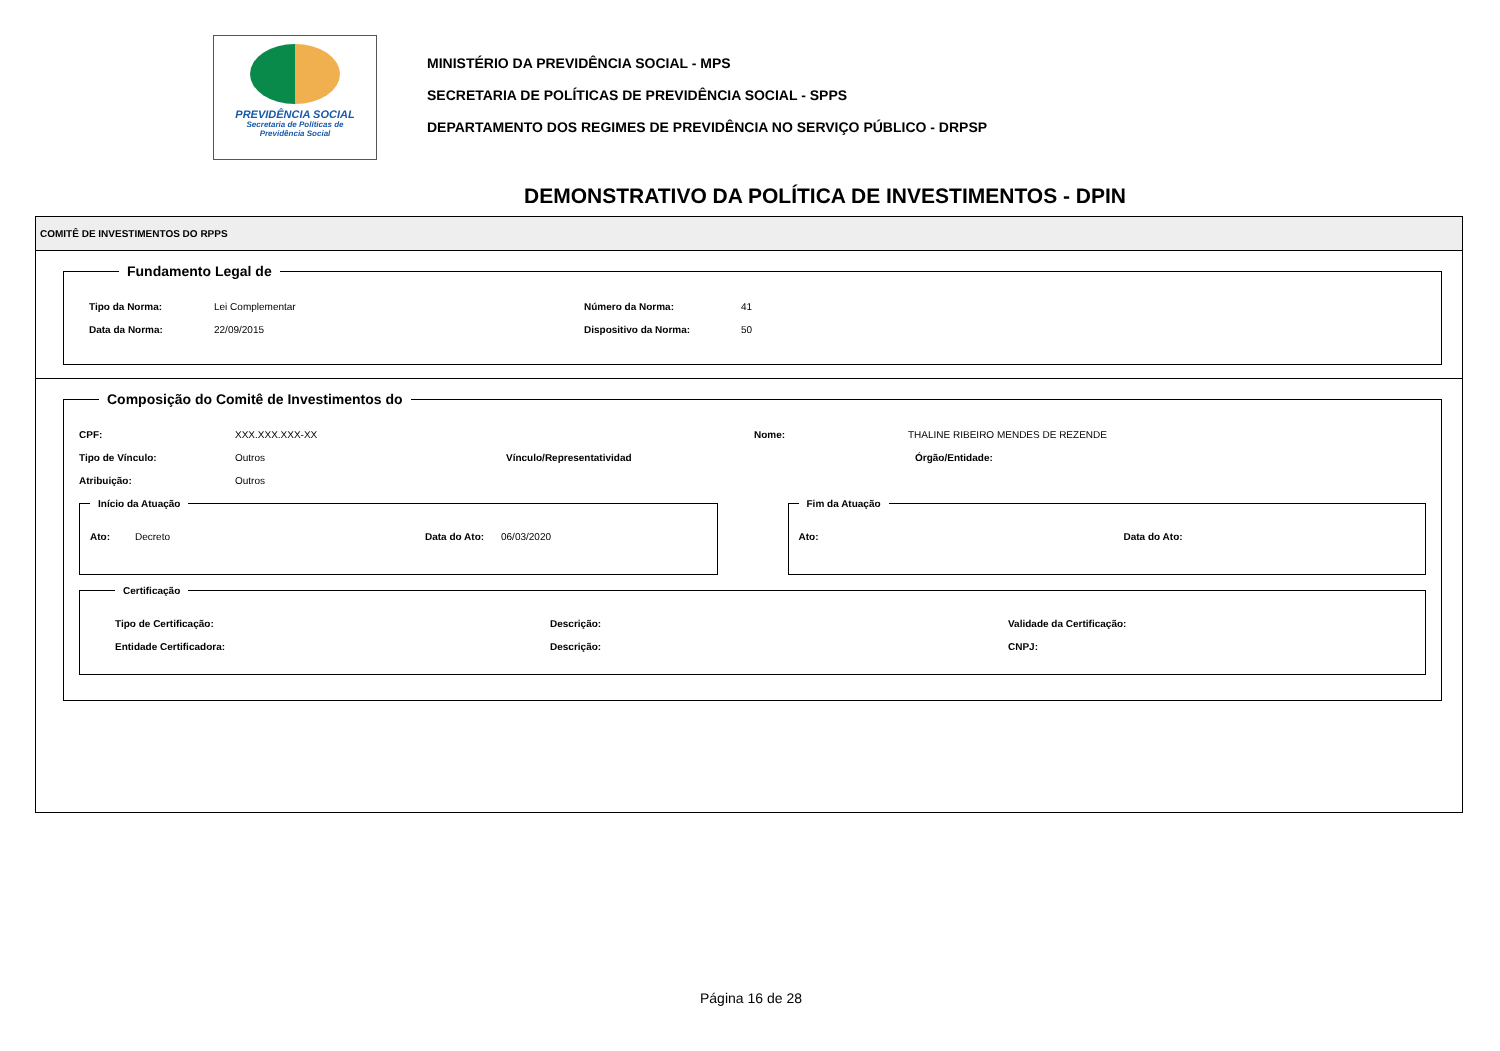PREVIDÊNCIA SOCIAL
Secretaria de Políticas de
Previdência Social
MINISTÉRIO DA PREVIDÊNCIA SOCIAL - MPS
SECRETARIA DE POLÍTICAS DE PREVIDÊNCIA SOCIAL - SPPS
DEPARTAMENTO DOS REGIMES DE PREVIDÊNCIA NO SERVIÇO PÚBLICO - DRPSP
DEMONSTRATIVO DA POLÍTICA DE INVESTIMENTOS - DPIN
COMITÊ DE INVESTIMENTOS DO RPPS
Fundamento Legal de
Tipo da Norma: Lei Complementar Número da Norma: 41
Data da Norma: 22/09/2015 Dispositivo da Norma: 50
Composição do Comitê de Investimentos do
CPF: XXX.XXX.XXX-XX Nome: THALINE RIBEIRO MENDES DE REZENDE
Tipo de Vínculo: Outros Vínculo/Representatividad Órgão/Entidade:
Atribuição: Outros
Início da Atuação
Ato: Decreto Data do Ato: 06/03/2020
Fim da Atuação
Ato: Data do Ato:
Certificação
Tipo de Certificação: Descrição: Validade da Certificação:
Entidade Certificadora: Descrição: CNPJ:
Página 16 de 28